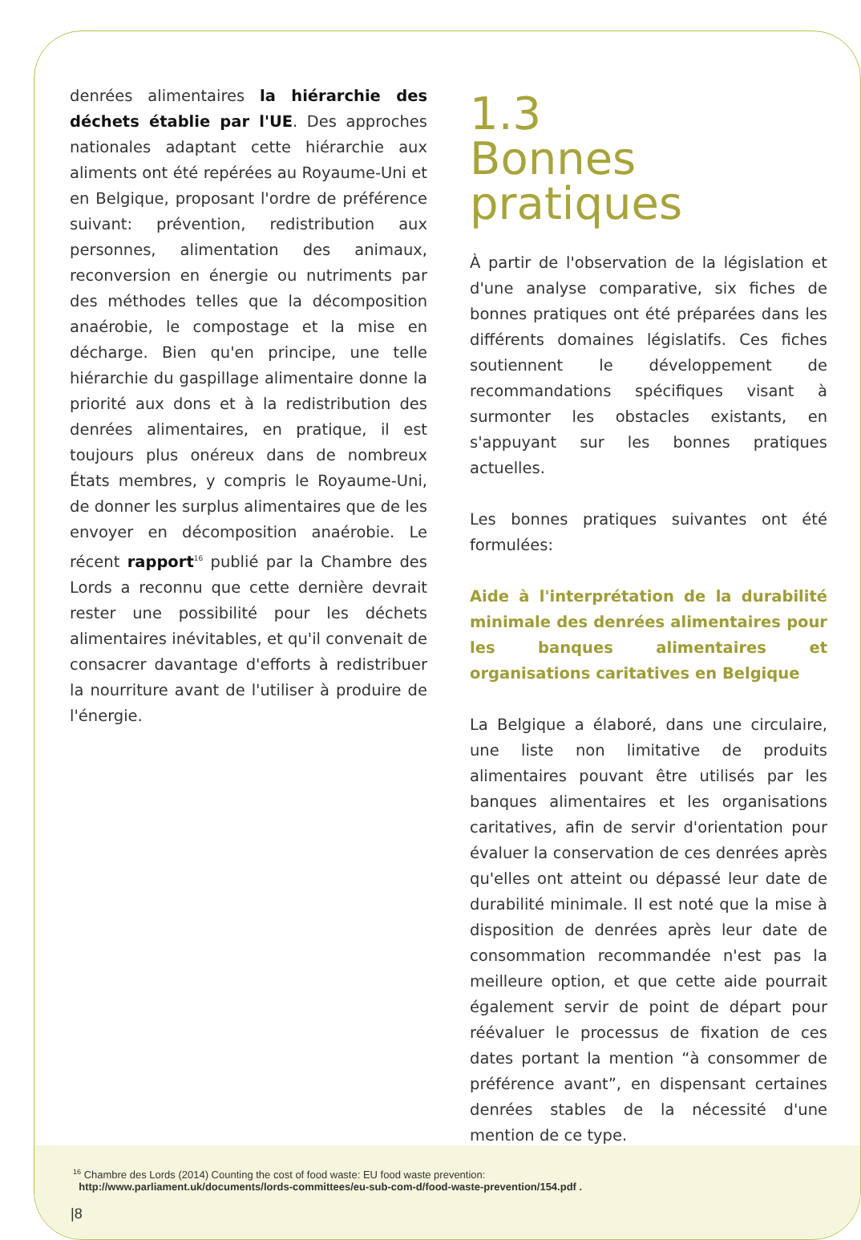denrées alimentaires la hiérarchie des déchets établie par l'UE. Des approches nationales adaptant cette hiérarchie aux aliments ont été repérées au Royaume-Uni et en Belgique, proposant l'ordre de préférence suivant: prévention, redistribution aux personnes, alimentation des animaux, reconversion en énergie ou nutriments par des méthodes telles que la décomposition anaérobie, le compostage et la mise en décharge. Bien qu'en principe, une telle hiérarchie du gaspillage alimentaire donne la priorité aux dons et à la redistribution des denrées alimentaires, en pratique, il est toujours plus onéreux dans de nombreux États membres, y compris le Royaume-Uni, de donner les surplus alimentaires que de les envoyer en décomposition anaérobie. Le récent rapport<sup>16</sup> publié par la Chambre des Lords a reconnu que cette dernière devrait rester une possibilité pour les déchets alimentaires inévitables, et qu'il convenait de consacrer davantage d'efforts à redistribuer la nourriture avant de l'utiliser à produire de l'énergie.
1.3
Bonnes pratiques
À partir de l'observation de la législation et d'une analyse comparative, six fiches de bonnes pratiques ont été préparées dans les différents domaines législatifs. Ces fiches soutiennent le développement de recommandations spécifiques visant à surmonter les obstacles existants, en s'appuyant sur les bonnes pratiques actuelles.
Les bonnes pratiques suivantes ont été formulées:
Aide à l'interprétation de la durabilité minimale des denrées alimentaires pour les banques alimentaires et organisations caritatives en Belgique
La Belgique a élaboré, dans une circulaire, une liste non limitative de produits alimentaires pouvant être utilisés par les banques alimentaires et les organisations caritatives, afin de servir d'orientation pour évaluer la conservation de ces denrées après qu'elles ont atteint ou dépassé leur date de durabilité minimale. Il est noté que la mise à disposition de denrées après leur date de consommation recommandée n'est pas la meilleure option, et que cette aide pourrait également servir de point de départ pour réévaluer le processus de fixation de ces dates portant la mention “à consommer de préférence avant”, en dispensant certaines denrées stables de la nécessité d'une mention de ce type.
<sup>16</sup> Chambre des Lords (2014) Counting the cost of food waste: EU food waste prevention:
http://www.parliament.uk/documents/lords-committees/eu-sub-com-d/food-waste-prevention/154.pdf .
|8